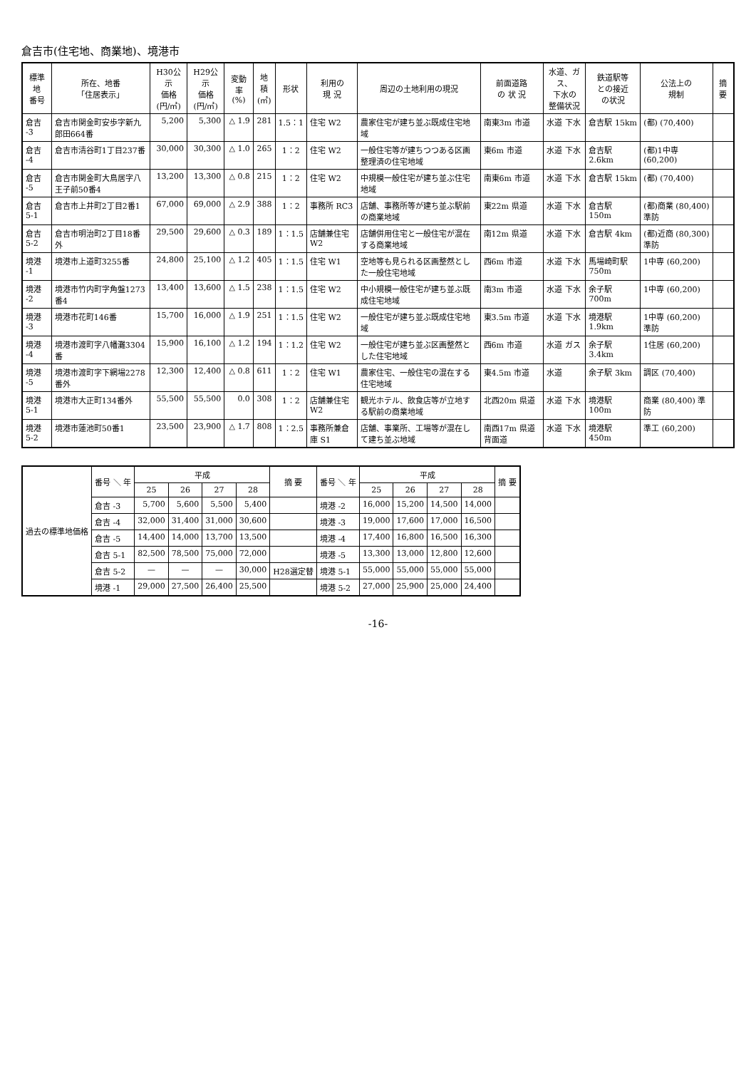倉吉市(住宅地、商業地)、境港市
| 標準地 番号 | 所在、地番 「住居表示」 | H30公示 価格 (円/㎡) | H29公示 価格 (円/㎡) | 変動率 (%) | 地積 (㎡) | 形状 | 利用の 現 況 | 周辺の土地利用の現況 | 前面道路 の 状 況 | 水道、ガス、 下水の 整備状況 | 鉄道駅等 との接近 の状況 | 公法上の 規制 | 摘 要 |
| --- | --- | --- | --- | --- | --- | --- | --- | --- | --- | --- | --- | --- | --- |
| 倉吉 -3 | 倉吉市関金町安歩字新九郎田664番 | 5,200 | 5,300 | △ 1.9 | 281 | 1.5：1 | 住宅 W2 | 農家住宅が建ち並ぶ既成住宅地域 | 南東3m 市道 | 水道 下水 | 倉吉駅 15km | (都) (70,400) | |
| 倉吉 -4 | 倉吉市清谷町1丁目237番 | 30,000 | 30,300 | △ 1.0 | 265 | 1：2 | 住宅 W2 | 一般住宅等が建ちつつある区画整理済の住宅地域 | 東6m 市道 | 水道 下水 | 倉吉駅 2.6km | (都)1中専 (60,200) | |
| 倉吉 -5 | 倉吉市関金町大鳥居字八王子前50番4 | 13,200 | 13,300 | △ 0.8 | 215 | 1：2 | 住宅 W2 | 中規模一般住宅が建ち並ぶ住宅地域 | 南東6m 市道 | 水道 下水 | 倉吉駅 15km | (都) (70,400) | |
| 倉吉 5-1 | 倉吉市上井町2丁目2番1 | 67,000 | 69,000 | △ 2.9 | 388 | 1：2 | 事務所 RC3 | 店舗、事務所等が建ち並ぶ駅前の商業地域 | 東22m 県道 | 水道 下水 | 倉吉駅 150m | (都)商業 (80,400) 準防 | |
| 倉吉 5-2 | 倉吉市明治町2丁目18番外 | 29,500 | 29,600 | △ 0.3 | 189 | 1：1.5 | 店舗兼住宅 W2 | 店舗併用住宅と一般住宅が混在する商業地域 | 南12m 県道 | 水道 下水 | 倉吉駅 4km | (都)近商 (80,300) 準防 | |
| 境港 -1 | 境港市上道町3255番 | 24,800 | 25,100 | △ 1.2 | 405 | 1：1.5 | 住宅 W1 | 空地等も見られる区画整然とした一般住宅地域 | 西6m 市道 | 水道 下水 | 馬場崎町駅750m | 1中専 (60,200) | |
| 境港 -2 | 境港市竹内町字角盤1273番4 | 13,400 | 13,600 | △ 1.5 | 238 | 1：1.5 | 住宅 W2 | 中小規模一般住宅が建ち並ぶ既成住宅地域 | 南3m 市道 | 水道 下水 | 余子駅 700m | 1中専 (60,200) | |
| 境港 -3 | 境港市花町146番 | 15,700 | 16,000 | △ 1.9 | 251 | 1：1.5 | 住宅 W2 | 一般住宅が建ち並ぶ既成住宅地域 | 東3.5m 市道 | 水道 下水 | 境港駅 1.9km | 1中専 (60,200) 準防 | |
| 境港 -4 | 境港市渡町字八幡灘3304番 | 15,900 | 16,100 | △ 1.2 | 194 | 1：1.2 | 住宅 W2 | 一般住宅が建ち並ぶ区画整然とした住宅地域 | 西6m 市道 | 水道 ガス | 余子駅 3.4km | 1住居 (60,200) | |
| 境港 -5 | 境港市渡町字下網場2278番外 | 12,300 | 12,400 | △ 0.8 | 611 | 1：2 | 住宅 W1 | 農家住宅、一般住宅の混在する住宅地域 | 東4.5m 市道 | 水道 | 余子駅 3km | 調区 (70,400) | |
| 境港 5-1 | 境港市大正町134番外 | 55,500 | 55,500 | 0.0 | 308 | 1：2 | 店舗兼住宅 W2 | 観光ホテル、飲食店等が立地する駅前の商業地域 | 北西20m 県道 | 水道 下水 | 境港駅 100m | 商業 (80,400) 準防 | |
| 境港 5-2 | 境港市蓮池町50番1 | 23,500 | 23,900 | △ 1.7 | 808 | 1：2.5 | 事務所兼倉庫 S1 | 店舗、事業所、工場等が混在して建ち並ぶ地域 | 南西17m 県道 背面道 | 水道 下水 | 境港駅 450m | 準工 (60,200) | |
| 過去の標準地価格 | 番号 ＼ 年 | 平成 | | | | 摘 要 | 番号 ＼ 年 | 平成 | | | | 摘 要 |
| --- | --- | --- | --- | --- | --- | --- | --- | --- | --- | --- | --- | --- |
| | | 25 | 26 | 27 | 28 | | | 25 | 26 | 27 | 28 | |
| | 倉吉 -3 | 5,700 | 5,600 | 5,500 | 5,400 | | 境港 -2 | 16,000 | 15,200 | 14,500 | 14,000 | |
| | 倉吉 -4 | 32,000 | 31,400 | 31,000 | 30,600 | | 境港 -3 | 19,000 | 17,600 | 17,000 | 16,500 | |
| | 倉吉 -5 | 14,400 | 14,000 | 13,700 | 13,500 | | 境港 -4 | 17,400 | 16,800 | 16,500 | 16,300 | |
| | 倉吉 5-1 | 82,500 | 78,500 | 75,000 | 72,000 | | 境港 -5 | 13,300 | 13,000 | 12,800 | 12,600 | |
| | 倉吉 5-2 | — | — | — | 30,000 | H28選定替 | 境港 5-1 | 55,000 | 55,000 | 55,000 | 55,000 | |
| | 境港 -1 | 29,000 | 27,500 | 26,400 | 25,500 | | 境港 5-2 | 27,000 | 25,900 | 25,000 | 24,400 | |
-16-